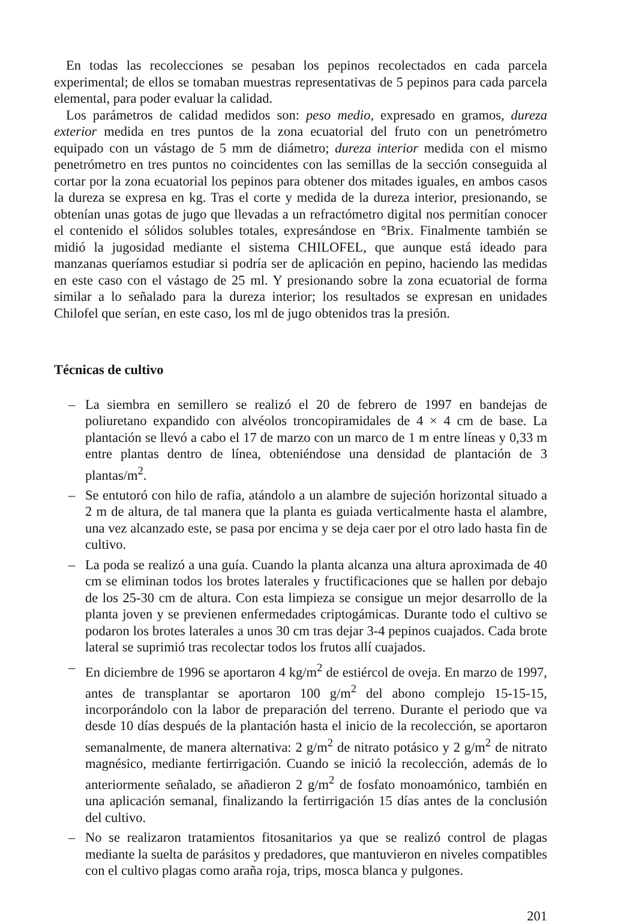En todas las recolecciones se pesaban los pepinos recolectados en cada parcela experimental; de ellos se tomaban muestras representativas de 5 pepinos para cada parcela elemental, para poder evaluar la calidad.
Los parámetros de calidad medidos son: peso medio, expresado en gramos, dureza exterior medida en tres puntos de la zona ecuatorial del fruto con un penetrómetro equipado con un vástago de 5 mm de diámetro; dureza interior medida con el mismo penetrómetro en tres puntos no coincidentes con las semillas de la sección conseguida al cortar por la zona ecuatorial los pepinos para obtener dos mitades iguales, en ambos casos la dureza se expresa en kg. Tras el corte y medida de la dureza interior, presionando, se obtenían unas gotas de jugo que llevadas a un refractómetro digital nos permitían conocer el contenido el sólidos solubles totales, expresándose en °Brix. Finalmente también se midió la jugosidad mediante el sistema CHILOFEL, que aunque está ideado para manzanas queríamos estudiar si podría ser de aplicación en pepino, haciendo las medidas en este caso con el vástago de 25 ml. Y presionando sobre la zona ecuatorial de forma similar a lo señalado para la dureza interior; los resultados se expresan en unidades Chilofel que serían, en este caso, los ml de jugo obtenidos tras la presión.
Técnicas de cultivo
– La siembra en semillero se realizó el 20 de febrero de 1997 en bandejas de poliuretano expandido con alvéolos troncopiramidales de 4 × 4 cm de base. La plantación se llevó a cabo el 17 de marzo con un marco de 1 m entre líneas y 0,33 m entre plantas dentro de línea, obteniéndose una densidad de plantación de 3 plantas/m<sup>2</sup>.
– Se entutoró con hilo de rafia, atándolo a un alambre de sujeción horizontal situado a 2 m de altura, de tal manera que la planta es guiada verticalmente hasta el alambre, una vez alcanzado este, se pasa por encima y se deja caer por el otro lado hasta fin de cultivo.
– La poda se realizó a una guía. Cuando la planta alcanza una altura aproximada de 40 cm se eliminan todos los brotes laterales y fructificaciones que se hallen por debajo de los 25-30 cm de altura. Con esta limpieza se consigue un mejor desarrollo de la planta joven y se previenen enfermedades criptogámicas. Durante todo el cultivo se podaron los brotes laterales a unos 30 cm tras dejar 3-4 pepinos cuajados. Cada brote lateral se suprimió tras recolectar todos los frutos allí cuajados.
– En diciembre de 1996 se aportaron 4 kg/m<sup>2</sup> de estiércol de oveja. En marzo de 1997, antes de transplantar se aportaron 100 g/m<sup>2</sup> del abono complejo 15-15-15, incorporándolo con la labor de preparación del terreno. Durante el periodo que va desde 10 días después de la plantación hasta el inicio de la recolección, se aportaron semanalmente, de manera alternativa: 2 g/m<sup>2</sup> de nitrato potásico y 2 g/m<sup>2</sup> de nitrato magnésico, mediante fertirrigación. Cuando se inició la recolección, además de lo anteriormente señalado, se añadieron 2 g/m<sup>2</sup> de fosfato monoamónico, también en una aplicación semanal, finalizando la fertirrigación 15 días antes de la conclusión del cultivo.
– No se realizaron tratamientos fitosanitarios ya que se realizó control de plagas mediante la suelta de parásitos y predadores, que mantuvieron en niveles compatibles con el cultivo plagas como araña roja, trips, mosca blanca y pulgones.
201